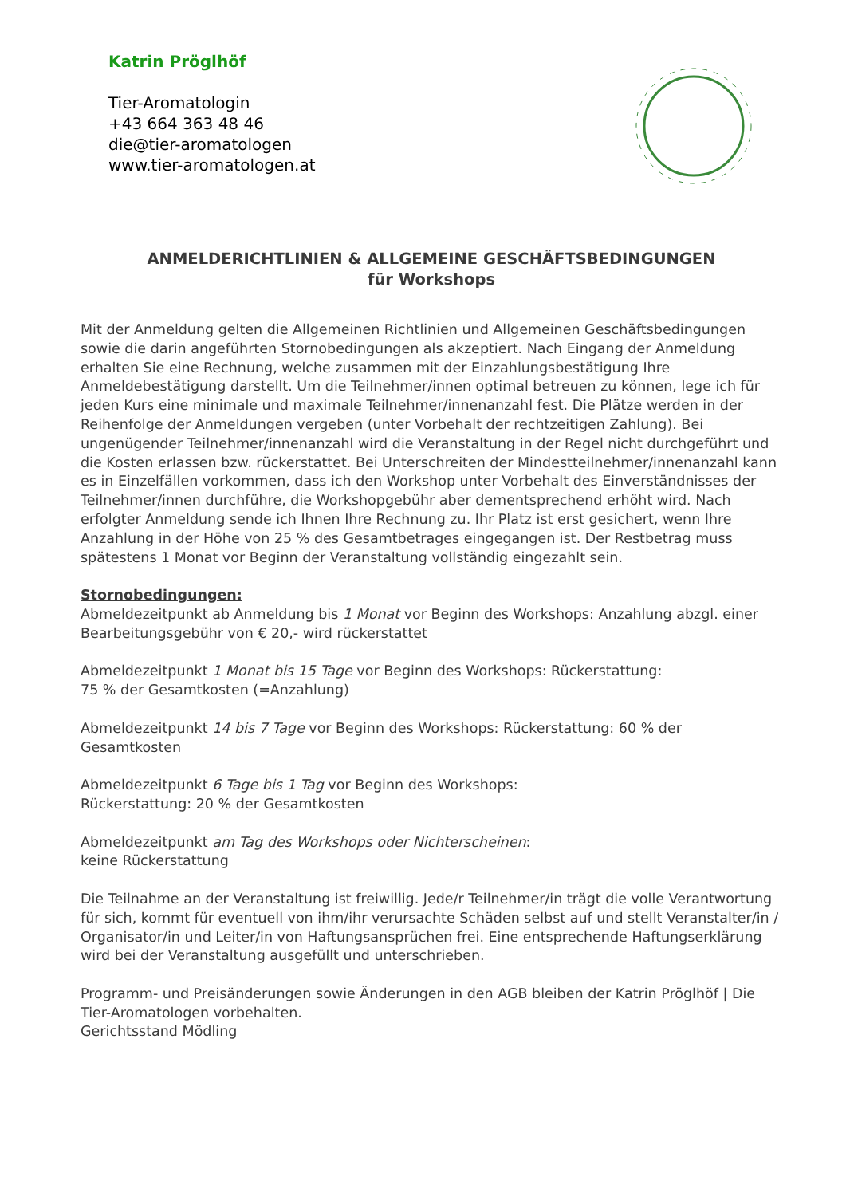Katrin Pröglhöf
Tier-Aromatologin
+43 664 363 48 46
die@tier-aromatologen
www.tier-aromatologen.at
ANMELDERICHTLINIEN & ALLGEMEINE GESCHÄFTSBEDINGUNGEN
für Workshops
Mit der Anmeldung gelten die Allgemeinen Richtlinien und Allgemeinen Geschäftsbedingungen sowie die darin angeführten Stornobedingungen als akzeptiert. Nach Eingang der Anmeldung erhalten Sie eine Rechnung, welche zusammen mit der Einzahlungsbestätigung Ihre Anmeldebestätigung darstellt. Um die Teilnehmer/innen optimal betreuen zu können, lege ich für jeden Kurs eine minimale und maximale Teilnehmer/innenanzahl fest. Die Plätze werden in der Reihenfolge der Anmeldungen vergeben (unter Vorbehalt der rechtzeitigen Zahlung). Bei ungenügender Teilnehmer/innenanzahl wird die Veranstaltung in der Regel nicht durchgeführt und die Kosten erlassen bzw. rückerstattet. Bei Unterschreiten der Mindestteilnehmer/innenanzahl kann es in Einzelfällen vorkommen, dass ich den Workshop unter Vorbehalt des Einverständnisses der Teilnehmer/innen durchführe, die Workshopgebühr aber dementsprechend erhöht wird. Nach erfolgter Anmeldung sende ich Ihnen Ihre Rechnung zu. Ihr Platz ist erst gesichert, wenn Ihre Anzahlung in der Höhe von 25 % des Gesamtbetrages eingegangen ist. Der Restbetrag muss spätestens 1 Monat vor Beginn der Veranstaltung vollständig eingezahlt sein.
Stornobedingungen:
Abmeldezeitpunkt ab Anmeldung bis 1 Monat vor Beginn des Workshops: Anzahlung abzgl. einer Bearbeitungsgebühr von € 20,- wird rückerstattet
Abmeldezeitpunkt 1 Monat bis 15 Tage vor Beginn des Workshops: Rückerstattung:
75 % der Gesamtkosten (=Anzahlung)
Abmeldezeitpunkt 14 bis 7 Tage vor Beginn des Workshops: Rückerstattung: 60 % der Gesamtkosten
Abmeldezeitpunkt 6 Tage bis 1 Tag vor Beginn des Workshops:
Rückerstattung: 20 % der Gesamtkosten
Abmeldezeitpunkt am Tag des Workshops oder Nichterscheinen:
keine Rückerstattung
Die Teilnahme an der Veranstaltung ist freiwillig. Jede/r Teilnehmer/in trägt die volle Verantwortung für sich, kommt für eventuell von ihm/ihr verursachte Schäden selbst auf und stellt Veranstalter/in / Organisator/in und Leiter/in von Haftungsansprüchen frei. Eine entsprechende Haftungserklärung wird bei der Veranstaltung ausgefüllt und unterschrieben.
Programm- und Preisänderungen sowie Änderungen in den AGB bleiben der Katrin Pröglhöf | Die Tier-Aromatologen vorbehalten.
Gerichtsstand Mödling